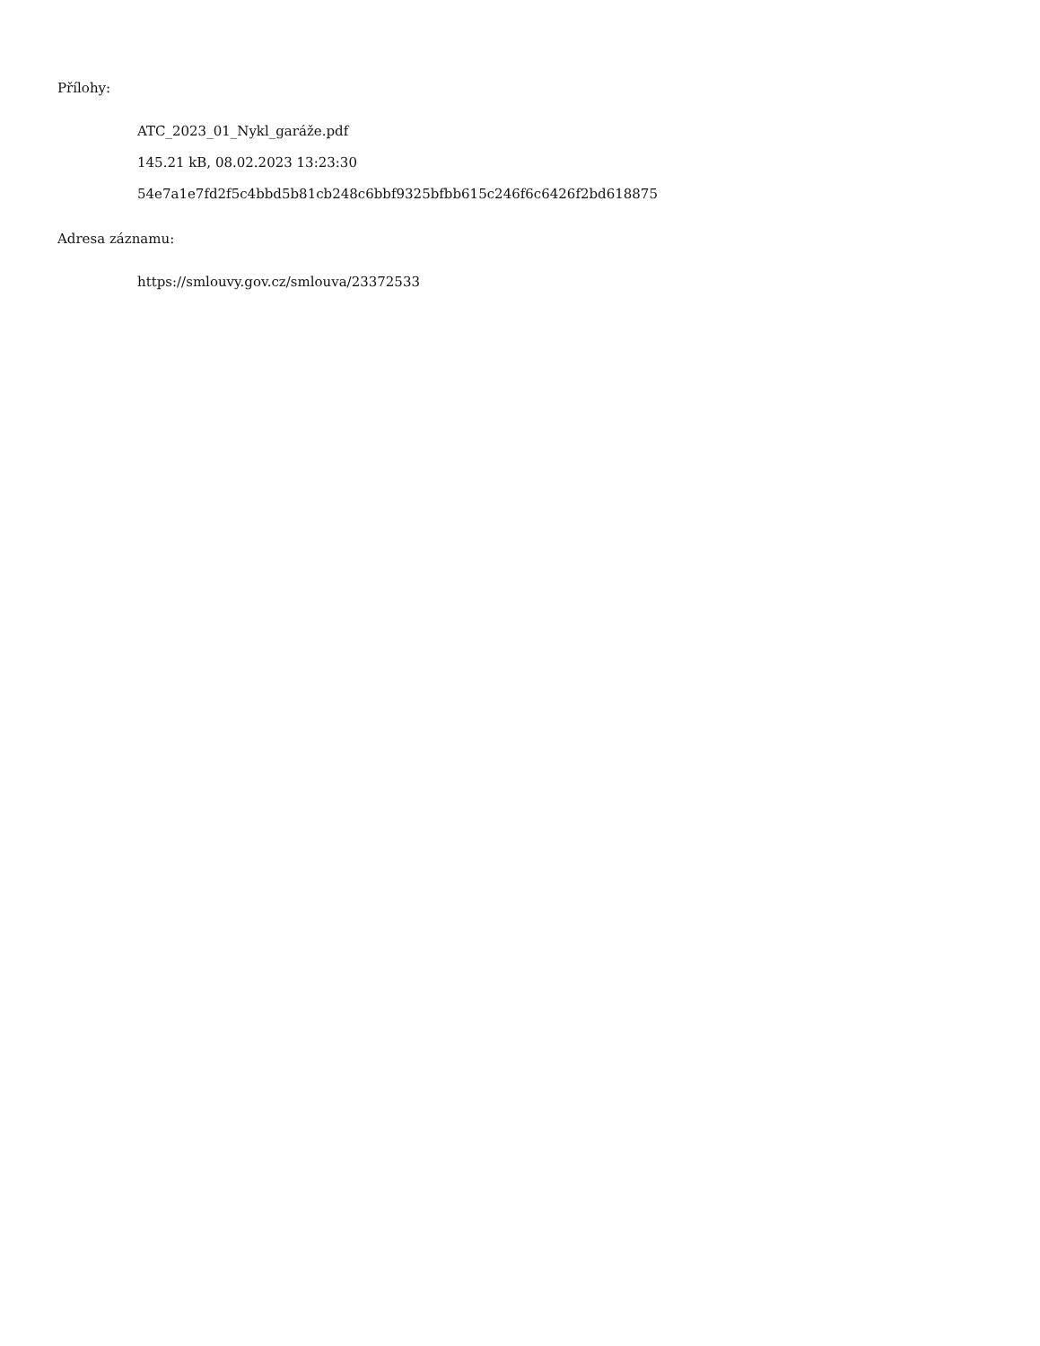Přílohy:
ATC_2023_01_Nykl_garáže.pdf
145.21 kB, 08.02.2023 13:23:30
54e7a1e7fd2f5c4bbd5b81cb248c6bbf9325bfbb615c246f6c6426f2bd618875
Adresa záznamu:
https://smlouvy.gov.cz/smlouva/23372533